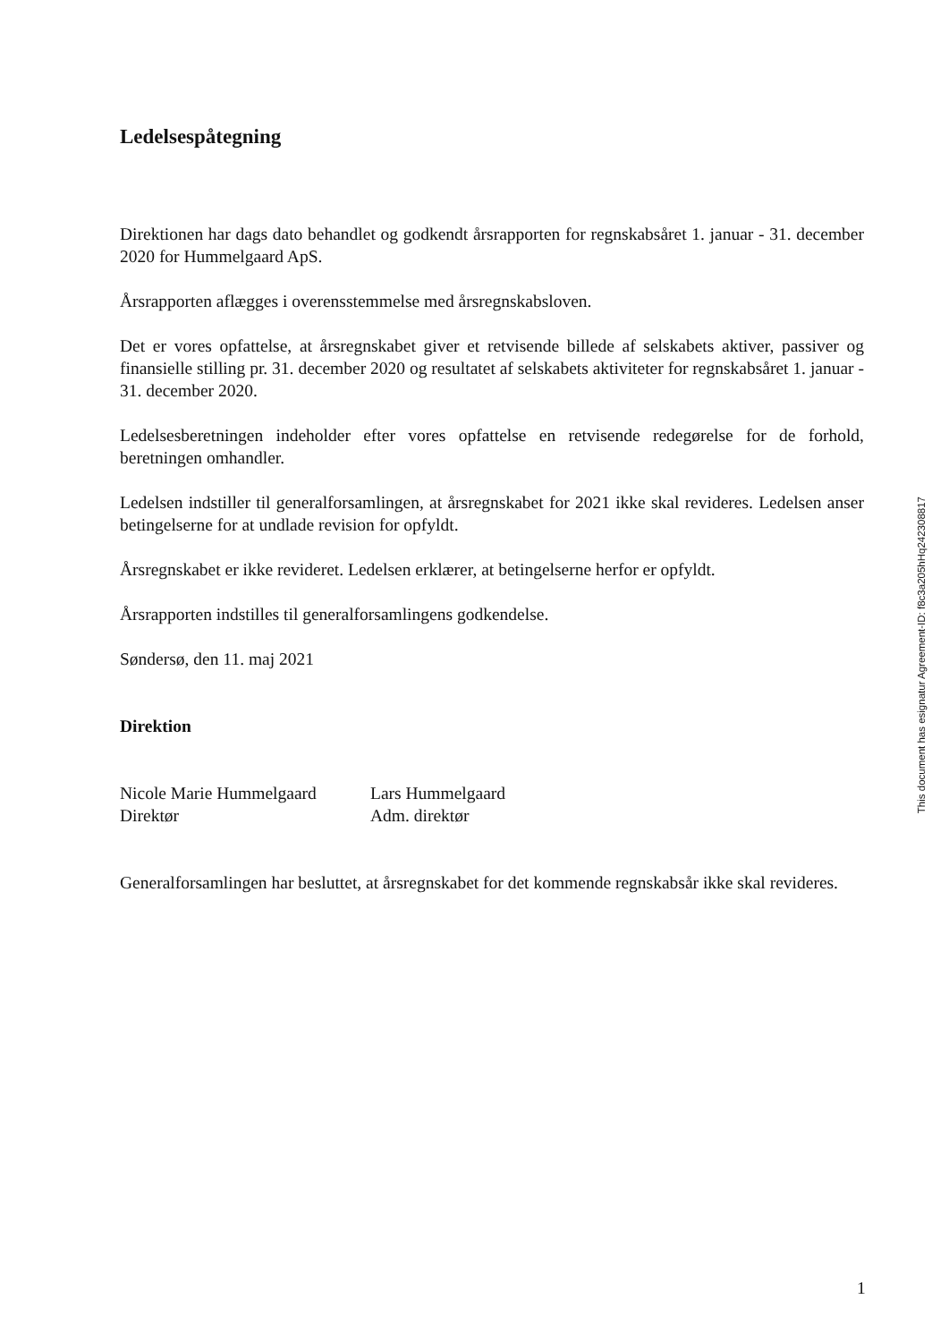Ledelsespåtegning
Direktionen har dags dato behandlet og godkendt årsrapporten for regnskabsåret 1. januar - 31. december 2020 for Hummelgaard ApS.
Årsrapporten aflægges i overensstemmelse med årsregnskabsloven.
Det er vores opfattelse, at årsregnskabet giver et retvisende billede af selskabets aktiver, passiver og finansielle stilling pr. 31. december 2020 og resultatet af selskabets aktiviteter for regnskabsåret 1. januar - 31. december 2020.
Ledelsesberetningen indeholder efter vores opfattelse en retvisende redegørelse for de forhold, beretningen omhandler.
Ledelsen indstiller til generalforsamlingen, at årsregnskabet for 2021 ikke skal revideres. Ledelsen anser betingelserne for at undlade revision for opfyldt.
Årsregnskabet er ikke revideret. Ledelsen erklærer, at betingelserne herfor er opfyldt.
Årsrapporten indstilles til generalforsamlingens godkendelse.
Søndersø, den 11. maj 2021
Direktion
Nicole Marie Hummelgaard
Direktør
Lars Hummelgaard
Adm. direktør
Generalforsamlingen har besluttet, at årsregnskabet for det kommende regnskabsår ikke skal revideres.
This document has esignatur Agreement-ID: f8c3a205hHq242308817
1